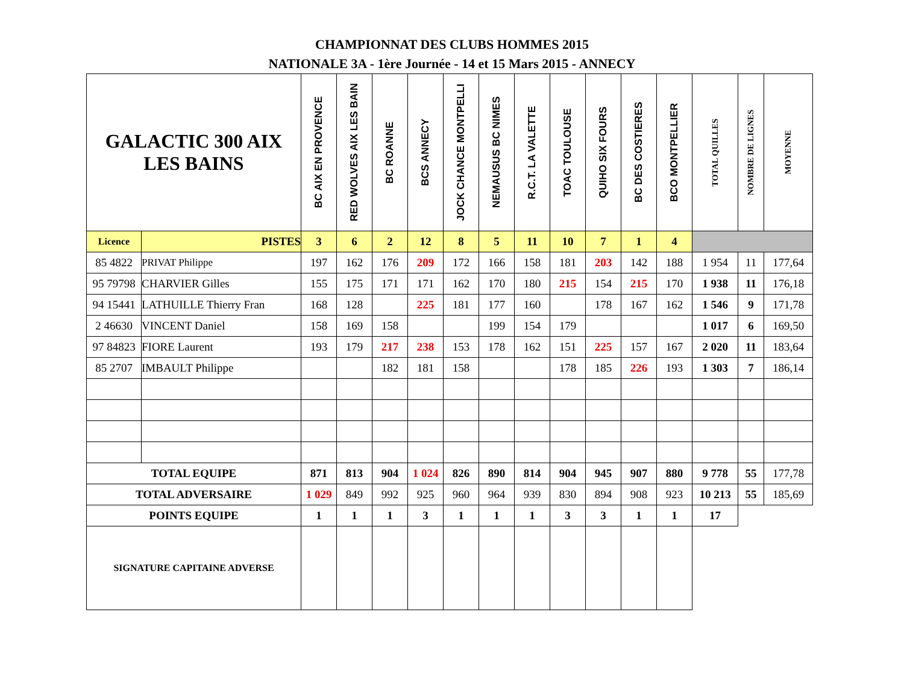CHAMPIONNAT DES CLUBS HOMMES 2015
NATIONALE 3A - 1ère Journée - 14 et 15 Mars 2015 - ANNECY
| GALACTIC 300 AIX LES BAINS | | BC AIX EN PROVENCE | RED WOLVES AIX LES BAIN | BC ROANNE | BCS ANNECY | JOCK CHANCE MONTPELLI | NEMAUSUS BC NIMES | R.C.T. LA VALETTE | TOAC TOULOUSE | QUIHO SIX FOURS | BC DES COSTIERES | BCO MONTPELLIER | TOTAL QUILLES | NOMBRE DE LIGNES | MOYENNE |
| --- | --- | --- | --- | --- | --- | --- | --- | --- | --- | --- | --- | --- | --- | --- | --- |
| Licence | PISTES | 3 | 6 | 2 | 12 | 8 | 5 | 11 | 10 | 7 | 1 | 4 | | | |
| 85 4822 | PRIVAT Philippe | 197 | 162 | 176 | 209 | 172 | 166 | 158 | 181 | 203 | 142 | 188 | 1 954 | 11 | 177,64 |
| 95 79798 | CHARVIER Gilles | 155 | 175 | 171 | 171 | 162 | 170 | 180 | 215 | 154 | 215 | 170 | 1 938 | 11 | 176,18 |
| 94 15441 | LATHUILLE Thierry Fran | 168 | 128 | | 225 | 181 | 177 | 160 | | 178 | 167 | 162 | 1 546 | 9 | 171,78 |
| 2 46630 | VINCENT Daniel | 158 | 169 | 158 | | | 199 | 154 | 179 | | | | 1 017 | 6 | 169,50 |
| 97 84823 | FIORE Laurent | 193 | 179 | 217 | 238 | 153 | 178 | 162 | 151 | 225 | 157 | 167 | 2 020 | 11 | 183,64 |
| 85 2707 | IMBAULT Philippe | | | 182 | 181 | 158 | | | 178 | 185 | 226 | 193 | 1 303 | 7 | 186,14 |
| TOTAL EQUIPE | | 871 | 813 | 904 | 1 024 | 826 | 890 | 814 | 904 | 945 | 907 | 880 | 9 778 | 55 | 177,78 |
| TOTAL ADVERSAIRE | | 1 029 | 849 | 992 | 925 | 960 | 964 | 939 | 830 | 894 | 908 | 923 | 10 213 | 55 | 185,69 |
| POINTS EQUIPE | | 1 | 1 | 1 | 3 | 1 | 1 | 1 | 3 | 3 | 1 | 1 | 17 | | |
| SIGNATURE CAPITAINE ADVERSE | | | | | | | | | | | | | | | |